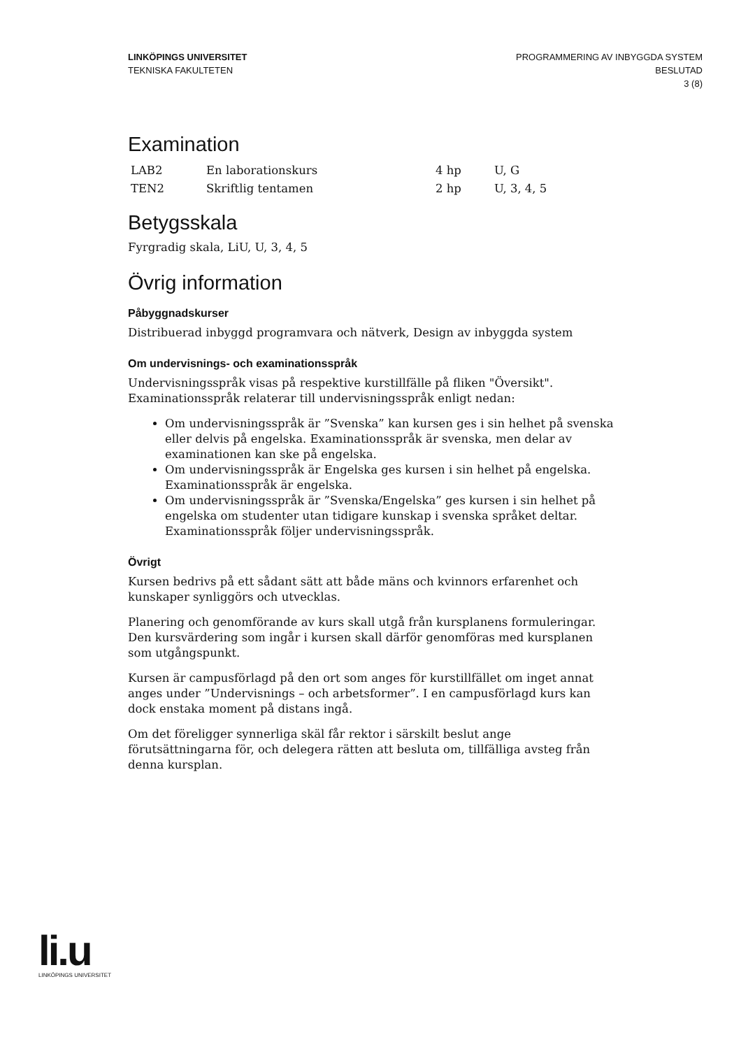LINKÖPINGS UNIVERSITET
TEKNISKA FAKULTETEN
PROGRAMMERING AV INBYGGDA SYSTEM
BESLUTAD
3 (8)
Examination
| LAB2 | En laborationskurs | 4 hp | U, G |
| TEN2 | Skriftlig tentamen | 2 hp | U, 3, 4, 5 |
Betygsskala
Fyrgradig skala, LiU, U, 3, 4, 5
Övrig information
Påbyggnadskurser
Distribuerad inbyggd programvara och nätverk, Design av inbyggda system
Om undervisnings- och examinationsspråk
Undervisningsspråk visas på respektive kurstillfälle på fliken "Översikt".
Examinationsspråk relaterar till undervisningsspråk enligt nedan:
Om undervisningsspråk är ”Svenska” kan kursen ges i sin helhet på svenska eller delvis på engelska. Examinationsspråk är svenska, men delar av examinationen kan ske på engelska.
Om undervisningsspråk är Engelska ges kursen i sin helhet på engelska. Examinationsspråk är engelska.
Om undervisningsspråk är ”Svenska/Engelska” ges kursen i sin helhet på engelska om studenter utan tidigare kunskap i svenska språket deltar. Examinationsspråk följer undervisningsspråk.
Övrigt
Kursen bedrivs på ett sådant sätt att både mäns och kvinnors erfarenhet och kunskaper synliggörs och utvecklas.
Planering och genomförande av kurs skall utgå från kursplanens formuleringar. Den kursvärdering som ingår i kursen skall därför genomföras med kursplanen som utgångspunkt.
Kursen är campusförlagd på den ort som anges för kurstillfället om inget annat anges under ”Undervisnings – och arbetsformer”. I en campusförlagd kurs kan dock enstaka moment på distans ingå.
Om det föreligger synnerliga skäl får rektor i särskilt beslut ange förutsättningarna för, och delegera rätten att besluta om, tillfälliga avsteg från denna kursplan.
li.u
LINKÖPINGS UNIVERSITET